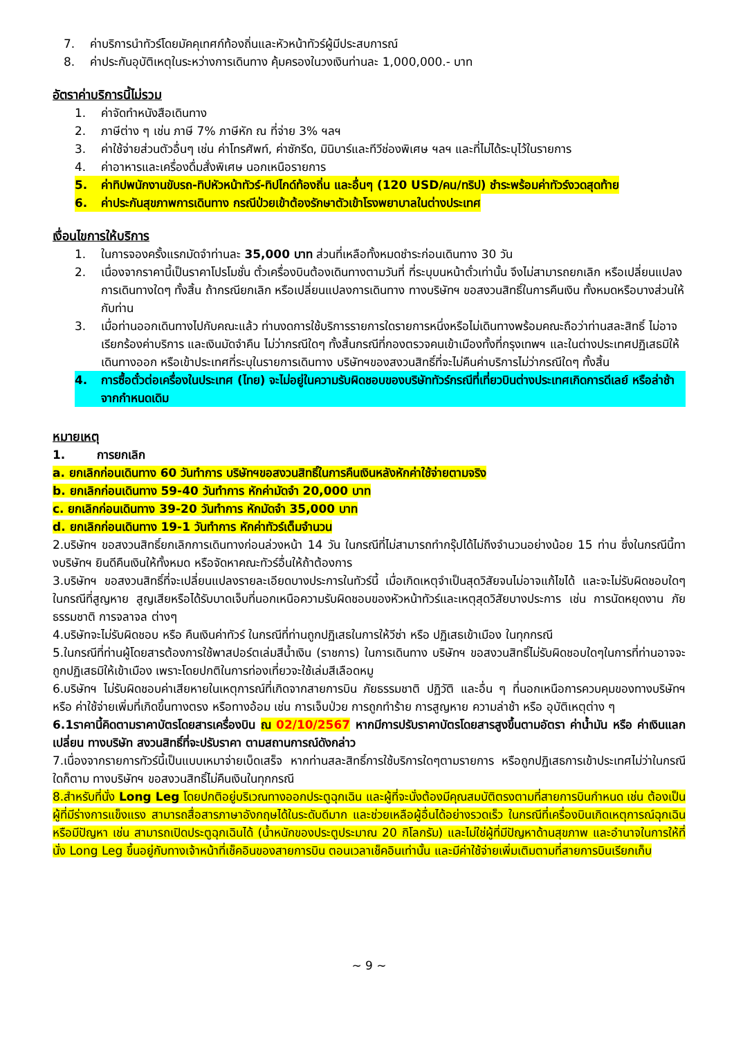7. ค่าบริการนำทัวร์โดยมัคคุเทศก์ท้องถิ่นและหัวหน้าทัวร์ผู้มีประสบการณ์
8. ค่าประกันอุบัติเหตุในระหว่างการเดินทาง คุ้มครองในวงเงินท่านละ 1,000,000.- บาท
อัตราค่าบริการนี้ไม่รวม
1. ค่าจัดทำหนังสือเดินทาง
2. ภาษีต่าง ๆ เช่น ภาษี 7% ภาษีหัก ณ ที่จ่าย 3% ฯลฯ
3. ค่าใช้จ่ายส่วนตัวอื่นๆ เช่น ค่าโทรศัพท์, ค่าซักรีด, มินิบาร์และทีวีช่องพิเศษ ฯลฯ และที่ไม่ได้ระบุไว้ในรายการ
4. ค่าอาหารและเครื่องดื่มสั่งพิเศษ นอกเหนือรายการ
5. ค่าทิปพนักงานขับรถ-ทิปหัวหน้าทัวร์-ทิปไกด์ท้องถิ่น และอื่นๆ (120 USD/คน/ทริป) ชำระพร้อมค่าทัวร์งวดสุดท้าย
6. ค่าประกันสุขภาพการเดินทาง กรณีป่วยเข้าต้องรักษาตัวเข้าโรงพยาบาลในต่างประเทศ
เงื่อนไขการให้บริการ
1. ในการจองครั้งแรกมัดจำท่านละ 35,000 บาท ส่วนที่เหลือทั้งหมดชำระก่อนเดินทาง 30 วัน
2. เนื่องจากราคานี้เป็นราคาโปรโมชั่น ตั๋วเครื่องบินต้องเดินทางตามวันที่ ที่ระบุบนหน้าตั๋วเท่านั้น จึงไม่สามารถยกเลิก หรือเปลี่ยนแปลงการเดินทางใดๆ ทั้งสิ้น ถ้ากรณียกเลิก หรือเปลี่ยนแปลงการเดินทาง ทางบริษัทฯ ขอสงวนสิทธิ์ในการคืนเงิน ทั้งหมดหรือบางส่วนให้กับท่าน
3. เมื่อท่านออกเดินทางไปกับคณะแล้ว ท่านงดการใช้บริการรายการใดรายการหนึ่งหรือไม่เดินทางพร้อมคณะถือว่าท่านสละสิทธิ์ ไม่อาจเรียกร้องค่าบริการ และเงินมัดจำคืน ไม่ว่ากรณีใดๆ ทั้งสิ้นกรณีที่กองตรวจคนเข้าเมืองทั้งที่กรุงเทพฯ และในต่างประเทศปฏิเสธมิให้เดินทางออก หรือเข้าประเทศที่ระบุในรายการเดินทาง บริษัทฯของสงวนสิทธิ์ที่จะไม่คืนค่าบริการไม่ว่ากรณีใดๆ ทั้งสิ้น
4. การซื้อตั๋วต่อเครื่องในประเทศ (ไทย) จะไม่อยู่ในความรับผิดชอบของบริษัททัวร์กรณีที่เที่ยวบินต่างประเทศเกิดการดีเลย์ หรือล่าช้า จากกำหนดเดิม
หมายเหตุ
1. การยกเลิก
a. ยกเลิกก่อนเดินทาง 60 วันทำการ บริษัทฯขอสงวนสิทธิ์ในการคืนเงินหลังหักค่าใช้จ่ายตามจริง
b. ยกเลิกก่อนเดินทาง 59-40 วันทำการ หักค่ามัดจำ 20,000 บาท
c. ยกเลิกก่อนเดินทาง 39-20 วันทำการ หักมัดจำ 35,000 บาท
d. ยกเลิกก่อนเดินทาง 19-1 วันทำการ หักค่าทัวร์เต็มจำนวน
2.บริษัทฯ ขอสงวนสิทธิ์ยกเลิกการเดินทางก่อนล่วงหน้า 14 วัน ในกรณีที่ไม่สามารถทำกรุ๊ปได้ไม่ถึงจำนวนอย่างน้อย 15 ท่าน ซึ่งในกรณีนี้ทางบริษัทฯ ยินดีคืนเงินให้ทั้งหมด หรือจัดหาคณะทัวร์อื่นให้ถ้าต้องการ
3.บริษัทฯ ขอสงวนสิทธิ์ที่จะเปลี่ยนแปลงรายละเอียดบางประการในทัวร์นี้ เมื่อเกิดเหตุจำเป็นสุดวิสัยจนไม่อาจแก้ไขได้ และจะไม่รับผิดชอบใดๆ ในกรณีที่สูญหาย สูญเสียหรือได้รับบาดเจ็บที่นอกเหนือความรับผิดชอบของหัวหน้าทัวร์และเหตุสุดวิสัยบางประการ เช่น การนัดหยุดงาน ภัยธรรมชาติ การจลาจล ต่างๆ
4.บริษัทจะไม่รับผิดชอบ หรือ คืนเงินค่าทัวร์ ในกรณีที่ท่านถูกปฏิเสธในการให้วีซ่า หรือ ปฏิเสธเข้าเมือง ในทุกกรณี
5.ในกรณีที่ท่านผู้โดยสารต้องการใช้พาสปอร์ตเล่มสีน้ำเงิน (ราชการ) ในการเดินทาง บริษัทฯ ขอสงวนสิทธิ์ไม่รับผิดชอบใดๆในการที่ท่านอาจจะถูกปฏิเสธมิให้เข้าเมือง เพราะโดยปกติในการท่องเที่ยวจะใช้เล่มสีเลือดหมู
6.บริษัทฯ ไม่รับผิดชอบค่าเสียหายในเหตุการณ์ที่เกิดจากสายการบิน ภัยธรรมชาติ ปฏิวัติ และอื่น ๆ ที่นอกเหนือการควบคุมของทางบริษัทฯ หรือ ค่าใช้จ่ายเพิ่มที่เกิดขึ้นทางตรง หรือทางอ้อม เช่น การเจ็บป่วย การถูกทำร้าย การสูญหาย ความล่าช้า หรือ อุบัติเหตุต่าง ๆ
6.1ราคานี้คิดตามราคาบัตรโดยสารเครื่องบิน ณ 02/10/2567 หากมีการปรับราคาบัตรโดยสารสูงขึ้นตามอัตรา ค่าน้ำมัน หรือ ค่าเงินแลกเปลี่ยน ทางบริษัท สงวนสิทธิ์ที่จะปรับราคา ตามสถานการณ์ดังกล่าว
7.เนื่องจากรายการทัวร์นี้เป็นแบบเหมาจ่ายเบ็ดเสร็จ หากท่านสละสิทธิ์การใช้บริการใดๆตามรายการ หรือถูกปฏิเสธการเข้าประเทศไม่ว่าในกรณีใดก็ตาม ทางบริษัทฯ ขอสงวนสิทธิ์ไม่คืนเงินในทุกกรณี
8.สำหรับที่นั่ง Long Leg โดยปกติอยู่บริเวณทางออกประตูฉุกเฉิน และผู้ที่จะนั่งต้องมีคุณสมบัติตรงตามที่สายการบินกำหนด เช่น ต้องเป็นผู้ที่มีร่างการแข็งแรง สามารถสื่อสารภาษาอังกฤษได้ในระดับดีมาก และช่วยเหลือผู้อื่นได้อย่างรวดเร็ว ในกรณีที่เครื่องบินเกิดเหตุการณ์ฉุกเฉิน หรือมีปัญหา เช่น สามารถเปิดประตูฉุกเฉินได้ (น้ำหนักของประตูประมาณ 20 กิโลกรัม) และไม่ใช่ผู้ที่มีปัญหาด้านสุขภาพ และอำนาจในการให้ที่นั่ง Long Leg ขึ้นอยู่กับทางเจ้าหน้าที่เช็คอินของสายการบิน ตอนเวลาเช็คอินเท่านั้น และมีค่าใช้จ่ายเพิ่มเติมตามที่สายการบินเรียกเก็บ
~ 9 ~